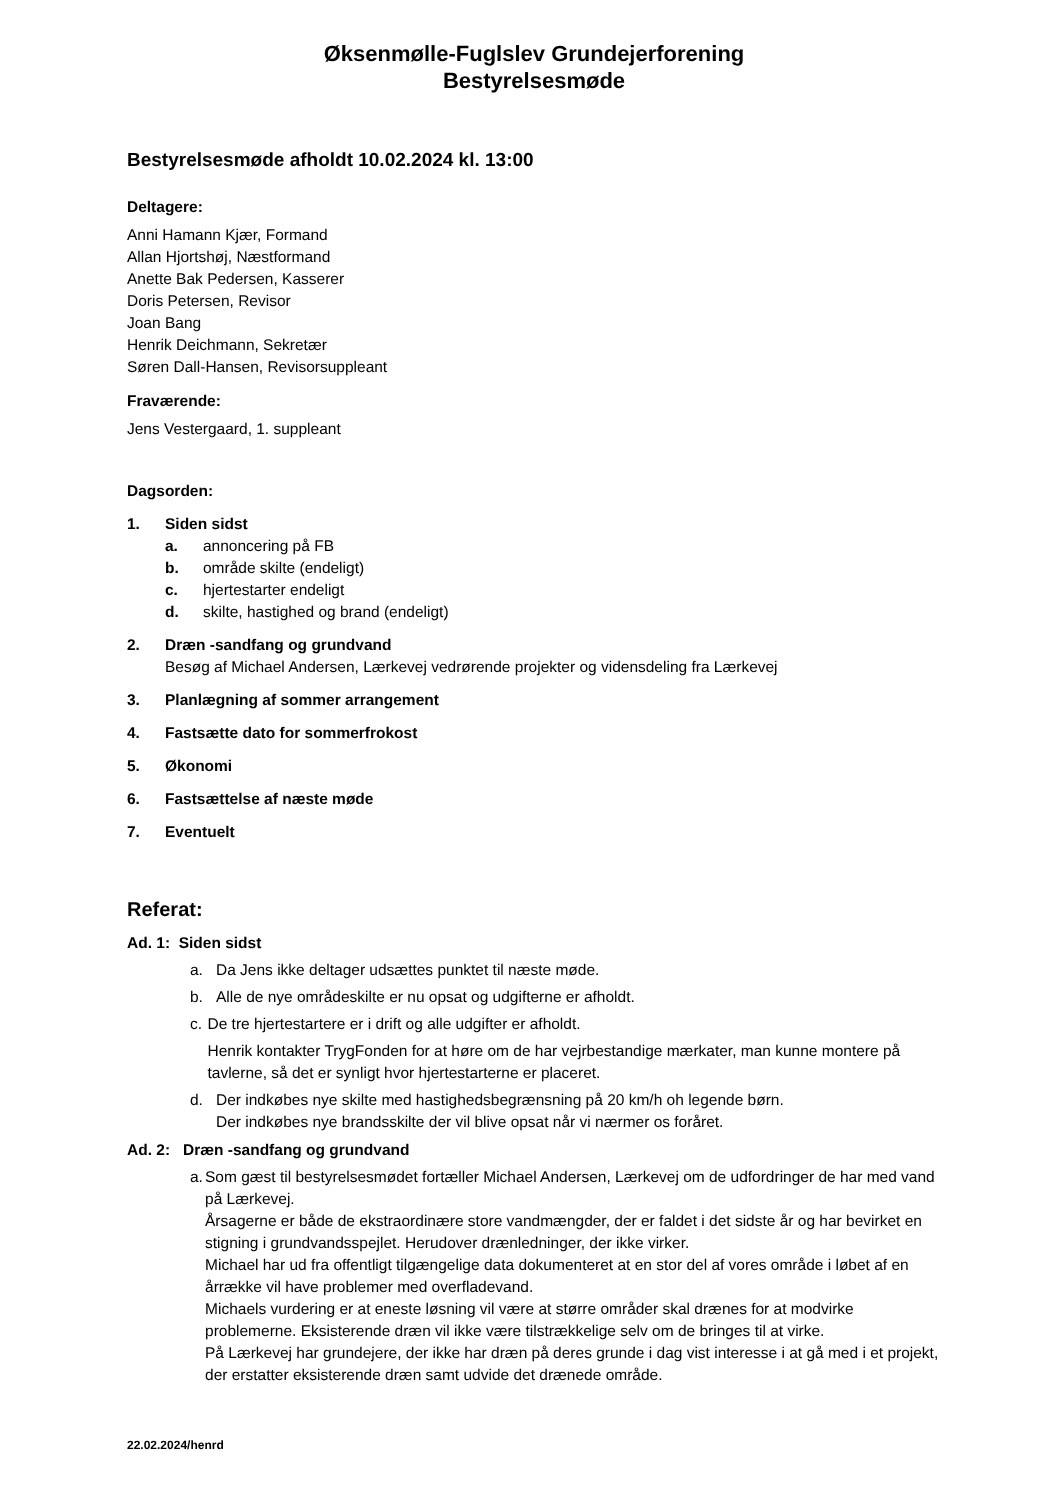Øksenmølle-Fuglslev Grundejerforening
Bestyrelsesmøde
Bestyrelsesmøde afholdt 10.02.2024 kl. 13:00
Deltagere:
Anni Hamann Kjær, Formand
Allan Hjortshøj, Næstformand
Anette Bak Pedersen, Kasserer
Doris Petersen, Revisor
Joan Bang
Henrik Deichmann, Sekretær
Søren Dall-Hansen, Revisorsuppleant
Fraværende:
Jens Vestergaard, 1. suppleant
Dagsorden:
1. Siden sidst
a. annoncering på FB
b. område skilte (endeligt)
c. hjertestarter endeligt
d. skilte, hastighed og brand (endeligt)
2. Dræn -sandfang og grundvand
Besøg af Michael Andersen, Lærkevej vedrørende projekter og vidensdeling fra Lærkevej
3. Planlægning af sommer arrangement
4. Fastsætte dato for sommerfrokost
5. Økonomi
6. Fastsættelse af næste møde
7. Eventuelt
Referat:
Ad. 1: Siden sidst
a. Da Jens ikke deltager udsættes punktet til næste møde.
b. Alle de nye områdeskilte er nu opsat og udgifterne er afholdt.
c. De tre hjertestartere er i drift og alle udgifter er afholdt.
Henrik kontakter TrygFonden for at høre om de har vejrbestandige mærkater, man kunne montere på tavlerne, så det er synligt hvor hjertestarterne er placeret.
d. Der indkøbes nye skilte med hastighedsbegrænsning på 20 km/h oh legende børn.
Der indkøbes nye brandsskilte der vil blive opsat når vi nærmer os foråret.
Ad. 2: Dræn -sandfang og grundvand
a. Som gæst til bestyrelsesmødet fortæller Michael Andersen, Lærkevej om de udfordringer de har med vand på Lærkevej.
Årsagerne er både de ekstraordinære store vandmængder, der er faldet i det sidste år og har bevirket en stigning i grundvandsspejlet. Herudover drænledninger, der ikke virker.
Michael har ud fra offentligt tilgængelige data dokumenteret at en stor del af vores område i løbet af en årrække vil have problemer med overfladevand.
Michaels vurdering er at eneste løsning vil være at større områder skal drænes for at modvirke problemerne. Eksisterende dræn vil ikke være tilstrækkelige selv om de bringes til at virke.
På Lærkevej har grundejere, der ikke har dræn på deres grunde i dag vist interesse i at gå med i et projekt, der erstatter eksisterende dræn samt udvide det drænede område.
22.02.2024/henrd